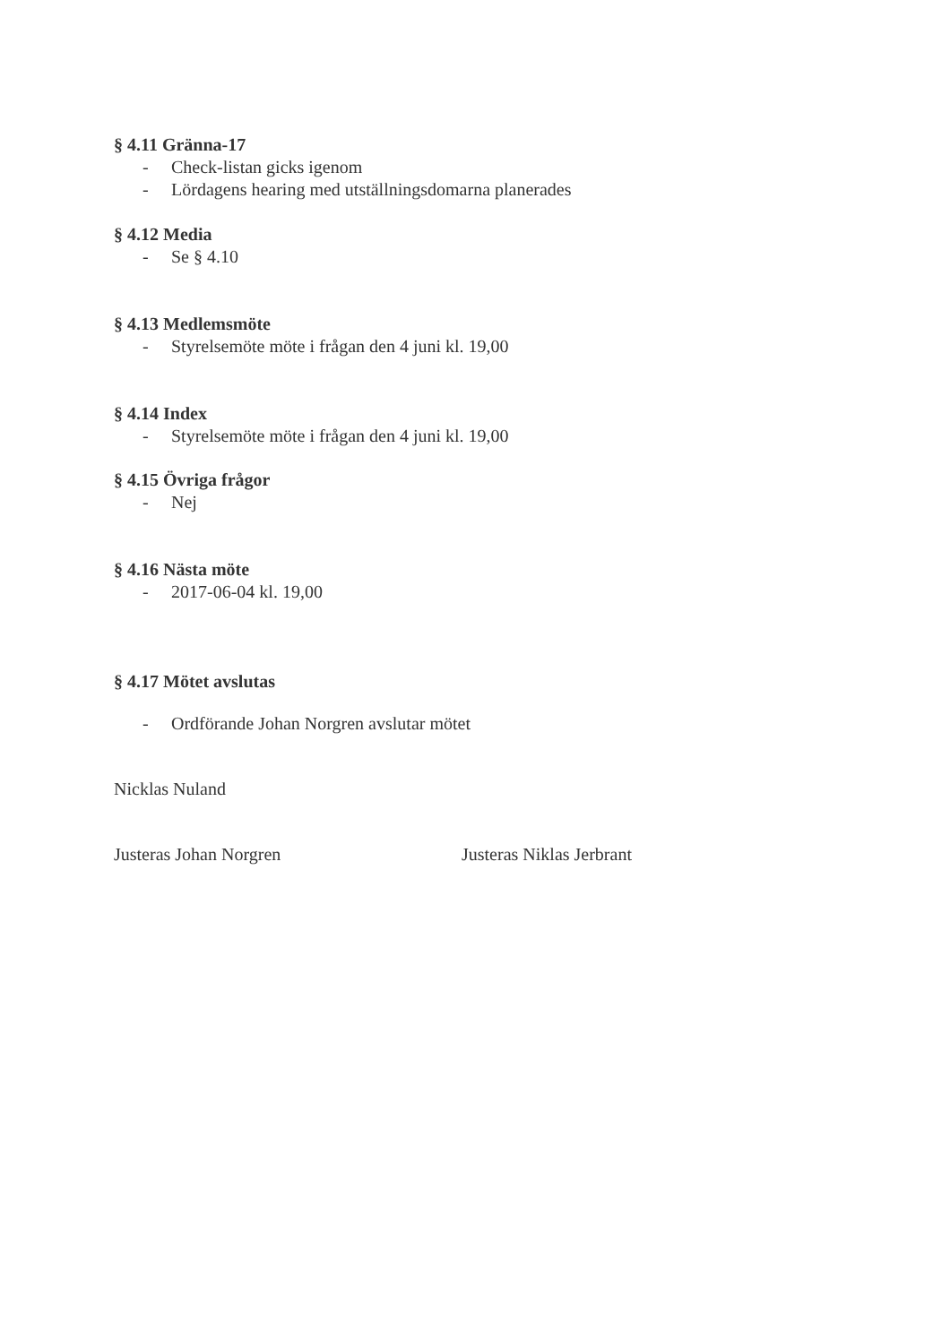§ 4.11 Gränna-17
- Check-listan gicks igenom
- Lördagens hearing med utställningsdomarna planerades
§ 4.12 Media
- Se § 4.10
§ 4.13 Medlemsmöte
- Styrelsemöte möte i frågan den 4 juni kl. 19,00
§ 4.14 Index
- Styrelsemöte möte i frågan den 4 juni kl. 19,00
§ 4.15 Övriga frågor
- Nej
§ 4.16 Nästa möte
- 2017-06-04 kl. 19,00
§ 4.17 Mötet avslutas
- Ordförande Johan Norgren avslutar mötet
Nicklas Nuland
Justeras Johan Norgren Justeras Niklas Jerbrant